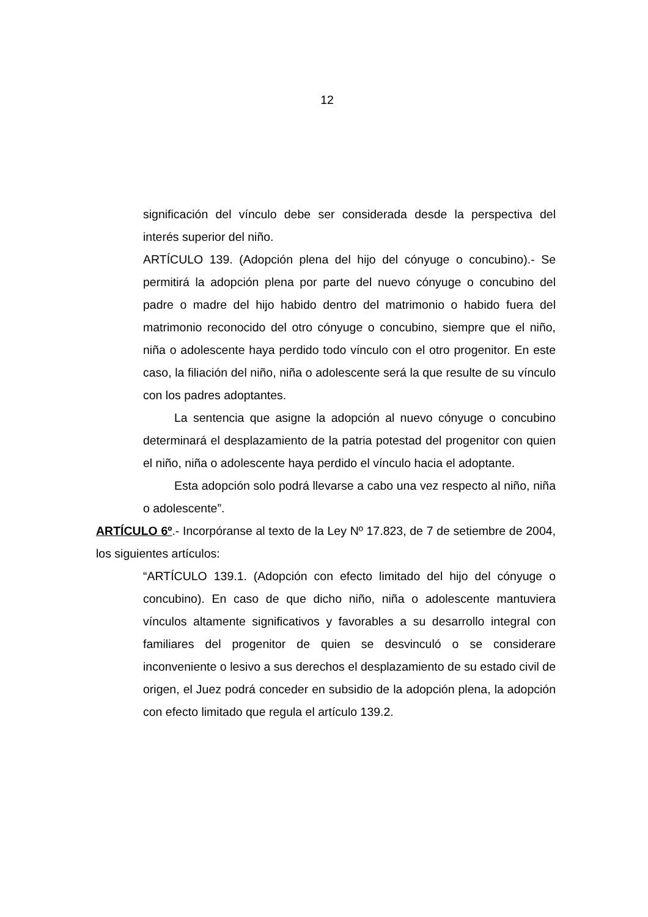12
significación del vínculo debe ser considerada desde la perspectiva del interés superior del niño.
ARTÍCULO 139. (Adopción plena del hijo del cónyuge o concubino).- Se permitirá la adopción plena por parte del nuevo cónyuge o concubino del padre o madre del hijo habido dentro del matrimonio o habido fuera del matrimonio reconocido del otro cónyuge o concubino, siempre que el niño, niña o adolescente haya perdido todo vínculo con el otro progenitor. En este caso, la filiación del niño, niña o adolescente será la que resulte de su vínculo con los padres adoptantes.
La sentencia que asigne la adopción al nuevo cónyuge o concubino determinará el desplazamiento de la patria potestad del progenitor con quien el niño, niña o adolescente haya perdido el vínculo hacia el adoptante.
Esta adopción solo podrá llevarse a cabo una vez respecto al niño, niña o adolescente”.
ARTÍCULO 6º.- Incorpóranse al texto de la Ley Nº 17.823, de 7 de setiembre de 2004, los siguientes artículos:
“ARTÍCULO 139.1. (Adopción con efecto limitado del hijo del cónyuge o concubino). En caso de que dicho niño, niña o adolescente mantuviera vínculos altamente significativos y favorables a su desarrollo integral con familiares del progenitor de quien se desvinculó o se considerare inconveniente o lesivo a sus derechos el desplazamiento de su estado civil de origen, el Juez podrá conceder en subsidio de la adopción plena, la adopción con efecto limitado que regula el artículo 139.2.